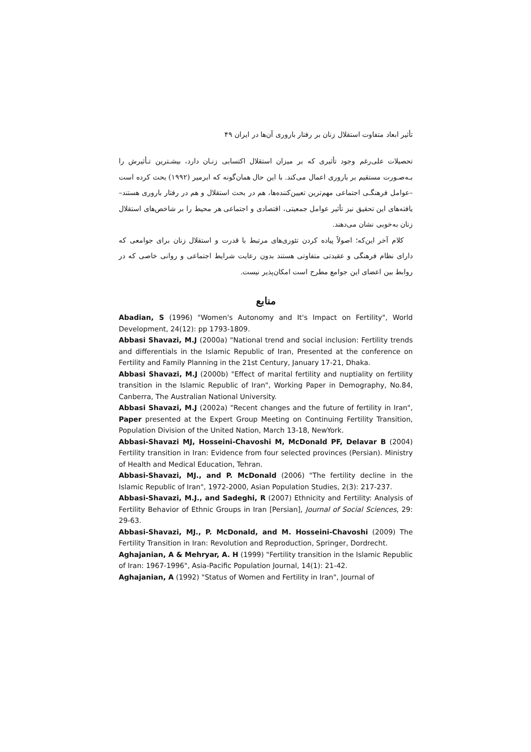تأثیر ابعاد متفاوت استقلال زنان بر رفتار باروری آن‌ها در ایران ۴۹
تحصیلات علی‌رغم وجود تأثیری که بر میزان استقلال اکتسابی زنـان دارد، بیشـترین تـأثیرش را بـه‌صـورت مستقیم بر باروری اعمال می‌کند. با این حال همان‌گونه که ابرمیر (۱۹۹۲) بحث کرده است –عوامل فرهنگـی اجتماعی مهم‌ترین تعیین‌کننده‌ها، هم در بحث استقلال و هم در رفتار باروری هستند– یافته‌های این تحقیق نیز تأثیر عوامل جمعیتی، اقتصادی و اجتماعی هر محیط را بر شاخص‌های استقلال زنان به‌خوبی نشان می‌دهند.
کلام آخر این‌که؛ اصولاً پیاده کردن تئوری‌های مرتبط با قدرت و استقلال زنان برای جوامعی که دارای نظام فرهنگی و عقیدتی متفاوتی هستند بدون رعایت شرایط اجتماعی و روانی خاصی که در روابط بین اعضای این جوامع مطرح است امکان‌پذیر نیست.
منابع
Abadian, S (1996) "Women's Autonomy and It's Impact on Fertility", World Development, 24(12): pp 1793-1809.
Abbasi Shavazi, M.J (2000a) "National trend and social inclusion: Fertility trends and differentials in the Islamic Republic of Iran, Presented at the conference on Fertility and Family Planning in the 21st Century, January 17-21, Dhaka.
Abbasi Shavazi, M.J (2000b) "Effect of marital fertility and nuptiality on fertility transition in the Islamic Republic of Iran", Working Paper in Demography, No.84, Canberra, The Australian National University.
Abbasi Shavazi, M.J (2002a) "Recent changes and the future of fertility in Iran", Paper presented at the Expert Group Meeting on Continuing Fertility Transition, Population Division of the United Nation, March 13-18, NewYork.
Abbasi-Shavazi MJ, Hosseini-Chavoshi M, McDonald PF, Delavar B (2004) Fertility transition in Iran: Evidence from four selected provinces (Persian). Ministry of Health and Medical Education, Tehran.
Abbasi-Shavazi, MJ., and P. McDonald (2006) "The fertility decline in the Islamic Republic of Iran", 1972-2000, Asian Population Studies, 2(3): 217-237.
Abbasi-Shavazi, M.J., and Sadeghi, R (2007) Ethnicity and Fertility: Analysis of Fertility Behavior of Ethnic Groups in Iran [Persian], Journal of Social Sciences, 29: 29-63.
Abbasi-Shavazi, MJ., P. McDonald, and M. Hosseini-Chavoshi (2009) The Fertility Transition in Iran: Revolution and Reproduction, Springer, Dordrecht.
Aghajanian, A & Mehryar, A. H (1999) "Fertility transition in the Islamic Republic of Iran: 1967-1996", Asia-Pacific Population Journal, 14(1): 21-42.
Aghajanian, A (1992) "Status of Women and Fertility in Iran", Journal of